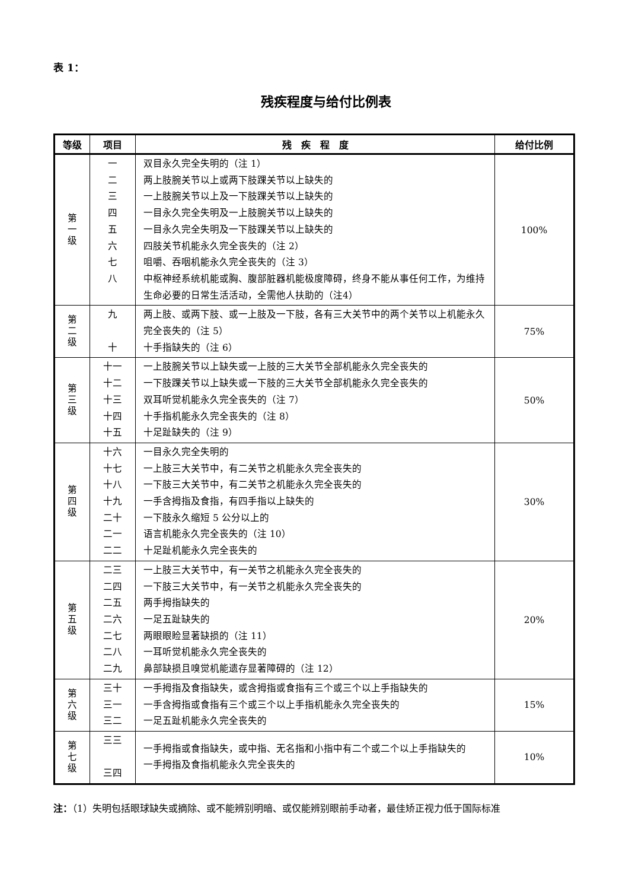表 1：
残疾程度与给付比例表
| 等级 | 项目 | 残 疾 程 度 | 给付比例 |
| --- | --- | --- | --- |
| 第 一 级 | 一 二 三 四 五 六 七 八 | 双目永久完全失明的（注 1） 两上肢腕关节以上或两下肢踝关节以上缺失的 一上肢腕关节以上及一下肢踝关节以上缺失的 一目永久完全失明及一上肢腕关节以上缺失的 一目永久完全失明及一下肢踝关节以上缺失的 四肢关节机能永久完全丧失的（注 2） 咀嚼、吞咽机能永久完全丧失的（注 3） 中枢神经系统机能或胸、腹部脏器机能极度障碍，终身不能从事任何工作，为维持生命必要的日常生活活动，全需他人扶助的（注4） | 100% |
| 第 二 级 | 九 十 | 两上肢、或两下肢、或一上肢及一下肢，各有三大关节中的两个关节以上机能永久完全丧失的（注 5） 十手指缺失的（注 6） | 75% |
| 第 三 级 | 十一 十二 十三 十四 十五 | 一上肢腕关节以上缺失或一上肢的三大关节全部机能永久完全丧失的 一下肢踝关节以上缺失或一下肢的三大关节全部机能永久完全丧失的 双耳听觉机能永久完全丧失的（注 7） 十手指机能永久完全丧失的（注 8） 十足趾缺失的（注 9） | 50% |
| 第 四 级 | 十六 十七 十八 十九 二十 二一 二二 | 一目永久完全失明的 一上肢三大关节中，有二关节之机能永久完全丧失的 一下肢三大关节中，有二关节之机能永久完全丧失的 一手含拇指及食指，有四手指以上缺失的 一下肢永久缩短 5 公分以上的 语言机能永久完全丧失的（注 10） 十足趾机能永久完全丧失的 | 30% |
| 第 五 级 | 二三 二四 二五 二六 二七 二八 二九 | 一上肢三大关节中，有一关节之机能永久完全丧失的 一下肢三大关节中，有一关节之机能永久完全丧失的 两手拇指缺失的 一足五趾缺失的 两眼眼睑显著缺损的（注 11） 一耳听觉机能永久完全丧失的 鼻部缺损且嗅觉机能遗存显著障碍的（注 12） | 20% |
| 第 六 级 | 三十 三一 三二 | 一手拇指及食指缺失，或含拇指或食指有三个或三个以上手指缺失的 一手含拇指或食指有三个或三个以上手指机能永久完全丧失的 一足五趾机能永久完全丧失的 | 15% |
| 第 七 级 | 三三 三四 | 一手拇指或食指缺失，或中指、无名指和小指中有二个或二个以上手指缺失的 一手拇指及食指机能永久完全丧失的 | 10% |
注：（1）失明包括眼球缺失或摘除、或不能辨别明暗、或仅能辨别眼前手动者，最佳矫正视力低于国际标准